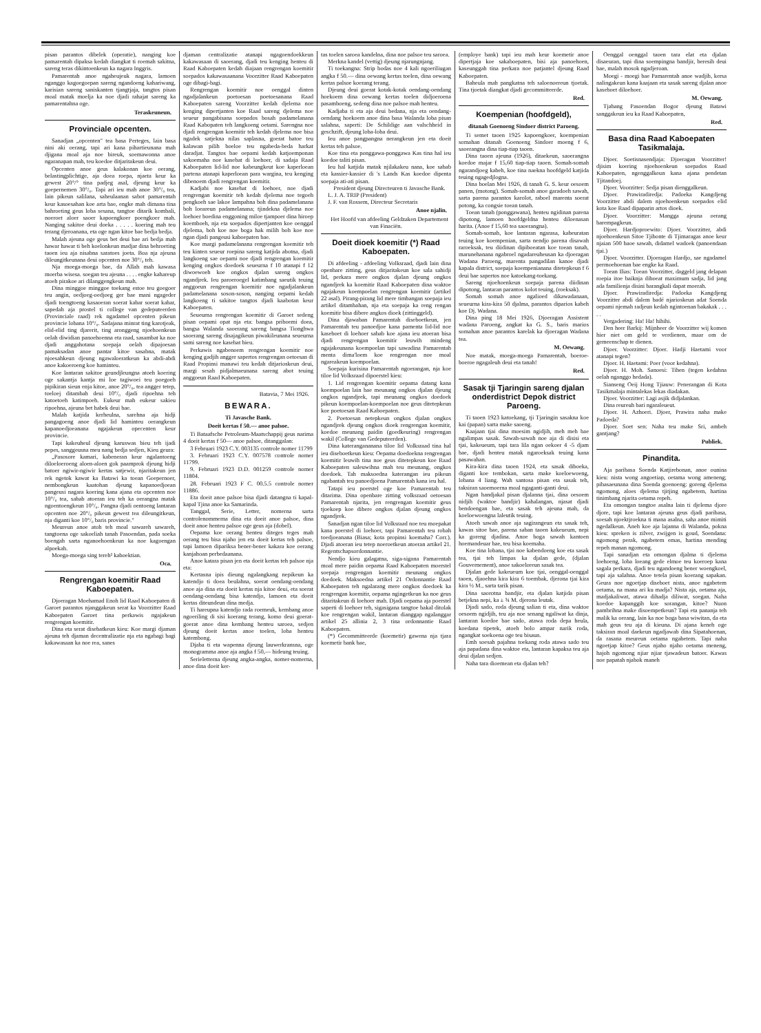pisan parantos dibelek (operatie), nanging koe pamarentah dipaksa kedah diangkat ti roemah sakitna, sareng teras dikintoenkeun ka nagara Inggris.
Pamarentah anoe ngaheujeuk nagara, lamoen nganggo kagoegoepan sareng ngandoeng kahariwang, karisian sareng saniskanten tjangtjaja, tangtos pisan moal matak moelja ka noe djadi rahajat sareng ka pamarentahna oge.
Teraskeuneun.
Provinciale opcenten.
Sanadjan „opcenten" tea basa Perteges, lain basa nini aki oerang, tapi ari kana pihartieunana mah djigana moal aja noe bireuk, soemawonna anoe ngaranapan mah, teu koedoe ditjaritakeun deui.
Opcenten anoe geus kalakonan koe oerang, belastingplichtige, aja doea roepa, njaeta keur ka gewest 20°/° tina padjeg asal, djeung keur ka goepernemen 30°/₀. Tapi ari ieu mah anoe 30°/₀ tea, lain pikeun salilana, saheulaanan sabot pamarentah keur kasoesahan koe arta bae, engke mah dimana tina bahroeting geus loba sesana, tangtoe ditarik kombali, noeroet aloer saoer kapoengkoer poengkoer mah. Nanging sakitoe deui doeka . . . . . koering mah teu terang djeroanana, eta oge ngan kitoe bae bedja bedja.
Malah ajeuna oge geus bet deui bae ari bedja mah hawar hawar ti beh koelonkeun madjar dina behroeting taoen ieu aja nisabna saratoes joeta. Boa nja ajeuna dileungitkeunana deui opcenten noe 30°/₀ teh.
Nja moega-moega bae, da Allah mah kawasa moerba wisesa. soegan teu ajeuna . . . . engke kahareup atoeh pirakoe ari dilanggengkeun mah.
Dina minggoe minggoe toekang estoe teu goegoer teu angin, oedjoeg-oedjoeg ger bae mani ngageder djadi toengtoeng kasaoeran soerat kabar soerat kabar, sapedah aja prostel ti college van gedeputeerden (Provinciale raad) rek ngadamel opcenten pikeun provincie lobana 10°/₀. Sadajana minrat ting karotjeak, elid-elid ting djarerit, ting aronggeng njoehoenkeun oelah diwidian panoehoenna eta raad, sasambat ka noe djadi anggahotana soepaja oelah dipajoesan pamaksadan anoe pantar kitoe sasabna, matak njoesahkeun djeung ngawaloeratkeun ka abdi-abdi anoe kakoeroeng koe haminteu.
Koe lantaran sakitoe geundjleungna atoeh koering oge sakantja kantja mi loe tagiwoei teu poegoeh pipikiran sieun enja kitoe, anoe 20°/₀, tea angger tetep, toeloej ditambah deui 10°/₀ djadi ripoehna teh katoetoeh katimpoeh. Eukeur mah eukeur sakieu ripoehna, ajeuna bet habek deui bae.
Malah katjida kerheulna, sarehna aja hidji pangagoeng anoe djadi lid haminteu oerangkeun kapanoedjoeanana ngajakeun opecenten keur provincie.
Tapi kakeuheul djeung karuswas bieu teh ijadi pepes, sanggeusna meu nang bedja sedjen, Kieu geura:
„Pasosore kamari, kabeneran keur ngalantoeng diloeloeroeng aloen-aloen gok paamprok djeung hidji batoer ngiwir-ngiwir kertas satjewir, njaritakeun jen rek ngetok kawat ka Batawi ka toean Goepernoer, nembongkeun kaatohan djeung kapanoedjoean pangeusi nagara koering kana ajana eta opcenten noe 10°/₀ tea, sabab atoeran ieu teh ka oerangna matak ngoentoengkeun 10°/₀. Pangna djadi oentoeng lantaran opcenten noe 20°/₀ pikeun gewest tea dileungitkeun, nja diganti koe 10°/₀ baris provincie."
Meureun anoe atoh teh moal sawareh sawareh, tangtoena oge sakoeliah tanah Pasoendan, pada soeka boengah sarta nganoehoenkeun ka noe kagoengan alpoekah.
Moega-moega sing tereh² kaboektian.
Oca.
Rengrengan koemitir Raad Kaboepaten.
Djoeragan Moehamad Enoh lid Raad Kaboepaten di Garoet parantos njanggakeun serat ka Voorzitter Raad Kaboepaten Garoet tina perkawis ngajakeun rengrengan koemitir.
Dina eta serat disebatkeun kieu: Koe margi djaman ajeuna teh djaman decentralizatie nja eta ngabagi bagi kakawasaan ka noe rea, sanes
djaman centralizatie atanapi ngagoendoekkeun kakawasaan di saoerang, djadi teu kenging henteu di Raad Kaboepaten kedah diajaan rengrengan koemitir soepados kakawasaanana Voorzitter Raad Kaboepaten oge dibagi-bagi.
Rengrengan koemitir noe oenggal dinten ngadjalankeun poetoesan poetoesanana Raad Kaboepaten sareng Voorzitter kedah djelema noe kenging dipertjanten koe Raad sareng djelema noe seueur pangabisana soepados bosah padamelanana Raad Kabopaten teh langkoeng oetami. Sarengna noe djadi rengrengan koemitir teh kedah djelema noe bisa ngadek satjekna nilas saplasna, goerat batoe teu kalawan pilih boeloe teu ngabeda-beda harkat daradjat. Tangtos bae oepami kedah katjoemponan sakoemaha noe kasebat di loehoer, di sadaja Raad Kaboepaten lid-lid noe kabeungkeut koe kaperloean partena atanapi kaperloean para wargina, teu kenging dibenoem djadi rengrengan koemitir.
Kadjabi noe kasebat di loehoer, noe djadi rengrengan koemitir teh kedah djelema noe tegoeh pengkoeh sae lakoe lampahna boh dina padamelanana boh loeareun padamelanana; tjindekna djelema noe loehoer boedina enggoning miloe tjampoer dina hiroep koemboeh, nja eta soepados dipertjanten koe oenggal djelema, boh koe noe boga hak milih boh koe noe ngan djadi pangeusi kaboepaten bae.
Koe margi padamelanana rengrengan koemitir teh teu kinten seueur roepina sareng katjida abotna, djadi langkoeng sae oepami noe djadi rengrengan koemitir kenging ongkos doedoek seueurna f 10 atanapi f 12 diwoewoeh koe ongkos djalan sareng ongkos ngandjrek. Ieu paroeroegel katimbang saeutik teuing anggoeun rengrengan koemitir noe ngadjalankeun padamelanana soson-soson, nanging oepami kedah langkoeng ti sakitoe tangtos djadi kaabotan keur Kaboepaten.
Seueurna rengrengan koemitir di Garoet sedeng pisan oepami opat nja eta: bangsa priboemi doea, bangsa Walanda saoerang sareng bangsa Tionghwa saoerang sareng disajagikeun piwakileunana seueurna sami sareng noe kasebat bieu.
Perkawis ngabenoem rengrengan koemitir noe kenging gadjih angger sapertos rengrengan oetoesan di Raad Propinsi manawi teu kedah ditjarioskeun deui, margi sesah pidjalmaeunana sareng abot teuing anggoeun Raad Kaboepaten.
Batavia, 7 Mei 1926.
BEWARA.
Ti Javasche Bank.
Doeit kertas f 50.— anoe palsoe.
Ti Bataafsche Petroleum-Maatschappij geus narima 4 doeit kertas f 50— anoe palsoe, ditanggalan:
3 Februari 1923 C.Y. 003135 controle nomer 11799
3. Februari 1923 C.Y. 007578 controle nomer 11799.
9. Februari 1923 D.D. 001259 controle nomer 11804.
28. Februari 1923 F C. 00.5.5 controle nomer 11886.
Eta doeit anoe palsoe bisa djadi datangna ti kapal-kapal Tjina anoe ka Samarinda.
Tanggal, Serie, Letter, nomerna sarta controlenommerna dina eta doeit anoe palsoe, dina doeit anoe henteu palsoe oge geus aja (dobel).
Oepama koe oerang henteu diteges teges mah oerang teu bisa njaho jen eta doeit kertas teh palsoe, tapi lamoen dipariksa bener-bener kakara koe oerang kanjahoan perbedaanana.
Anoe katara pisan jen eta doeit kertas teh palsoe nja eta:
Kertasna ipis dieung ngalangkang nepikeun ka katendjo ti doea beulahna, soerat oendang-oendang anoe aja dina eta doeit kertas nja kitoe deui, eta soerat oendang-oendang bisa katendjo, lamoen eta doeit kertas diteundeun dina medja.
Ti hareupna katendjo rada roemeuk, kembang anoe ngoeriling di sisi koerang terang, komo deui goerat-goerat anoe dina kembang henteu saroea, sedjen djeung doeit kertas anoe toelen, loba henteu katembong.
Djaba ti eta wapenna djeung lauwerkransna, oge monogramma anoe aja angka f 50,— hideung teuing.
Serieletterna djeung angka-angka, nomer-nomerna, anoe dina doeit ker-
tas toelen saroea kandelna, dina noe palsoe teu saroea.
Merkna kandel (vettig) djeung njarungnjang.
Ti toekangna: Strip bodas noe 4 kali ngoeriliugan angka f 50.— dina oewang kertas toelen, dina oewang kertas palsoe koerang terang.
Djeung deui goerat kotak-kotak oendang-oendang hoekoem dina oewang kertas toelen didjoeroena pasamboeng, sedeng dina noe palsoe mah henteu.
Kadjaba ti eta aja deui bedana, nja eta oendang-oendang hoekoem anoe dina basa Walanda loba pisan salahna, saperti: De Schildige aan valschheid in geschzift, djeung loba-loba deui.
Ieu anoe pangpangna nerangkeun jen eta doeit kertas teh palsoe.
Koe tina eta ponggawa-ponggawa Kas tina hal ieu koedoe taliti pisan.
Ieu hal katjida matak njilakakeu nana, koe sabab eta kassier-kassier di 's Lands Kas koedoe dipenta soepaja ati-ati pisan.
President djeung Directeuren ti Javasche Bank.
L. J. A. TRIP (President)
J. F. van Rossem, Directeur Secretaris
Anoe njalin.
Het Hoofd van afdeeling Geldzaken Departement van Finaciën.
Doeit dioek koemitir (*) Raad Kaboepaten.
Di afdeeling - afdeeling Volksraad, djadi lain dina openbare zitting, geus ditjaritakeun koe sala sahidji lid, perkara mere ongkos djalan djeung ongkos ngandjrek ka koemitir Raad Kaboepaten dina waktoe ngajakeun koempoelan rengrengan koemitir (artikel 22 asal). Pirang-pirang lid mere timbangan soepaja ieu artikel ditambahan, nja eta soepaja ka reng rengan koemitir bisa dibere angkos dioek (zittinggeld).
Dina djawaban Pamarentah diseboetkeun, jen Pamarentah teu panoedjoe kana pamenta lid-lid noe kaseboet di loehoer sabab koe ajana ieu atoeran bisa djadi rengrengan koemitir leuwih mindeng ngajakeunana koempoelan tapi sawadina Pamarentah menta dima'loem koe rengrengan noe moal ngareakeun koempoelan.
Soepaja kurisina Pamarentah ngoerangan, nja koe tiloe lid Volksraad dipoerstel kieu:
1. Lid rengrengan koemitir oepama datang kana koempoelan lain bae meunang ongkos djalan djeung ongkos ngandjrek, tapi meunang ongkos doedoek pikeun koempoelan-koempoelan noe geus ditetepkeun koe poetoesan Raad Kaboepaten.
2. Poetoesan netepkeun ongkos djalan ongkos ngandjrek djeung ongkos dioek rengrengan koemitir, koedoe meunang paidin (goedkeuring) rengrengan wakil (College van Gedeputeerden).
Dina katerangananana tiloe lid Volksraad tina hal ieu diseboetkeun kieu: Oepama doedoekna rengrengan koemitir leuwih tina noe geus ditetepkeun koe Raad Kaboepaten saleuwihna mah teu meunang, ongkos doedoek. Tah maksoedna katerangan ieu pikeun ngabantah teu panoedjoena Pamarentah kana ieu hal.
Tatapi ieu poerstel oge koe Pamarentah teu ditarima. Dina openbare zitting volksraad oetoesan Pamarentah njarita, jen rengrengan koemitir geus tjoekoep koe dibere ongkos djalan djeung ongkos ngandjrek.
Sanadjan ngan tiloe lid Volksraad noe teu moepakat kana poerstel di loehoer, tapi Pamarentah teu robah toedjoeanana (Biasa; kota propinsi koemaha? Corr.). Djadi atoeran ieu tetep noeroetkeun atoeran artikel 21. Regentschapsordonnantie.
Nendjo kieu galagatna, siga-sigana Pamarentah moal mere paidin oepama Raad Kaboepaten moerstel soepaja rengrengan koemitir meunang ongkos doedoek. Maksoedna artikel 21 Ordonnantie Raad Kaboepaten teh ngalarang mere ongkos doedoek ka rengrengan koemitir, oepama ngingetkeun ka noe geus ditaritakeun di loehoer mah. Djadi oepama aja poerstel saperti di loehoer teh, sigasigana tangtoe bakal ditolak koe rengrengan wakil, lantaran dianggap ngalanggar artikel 25 allinia 2, 3 tina ordonnantie Raad Kaboepaten.
(*) Gecommitteerde (koemetir) gawena nja tjara koemetir bank bae,
(employe bank) tapi ieu mah keur koemetir anoe dipertjaja koe sakaboepaten, bisi aja panoehoen, kaseunggah tina perkara noe patjantel djeung Raad Kaboepaten.
Baheula mah pangkatna teh saloenoereun tjoetak. Tina tjoetak diangkat djadi gecommitteerde.
Red.
Koempenian (hoofdgeld),
ditanah Goenoeng Sindoer district Paroeng.
Ti semet taoen 1925 kapoengkoer, koempenian somahan ditanah Goenoeng Sindoer moeng f 6, saoerangna dina tiap-tiap taoen.
Dina taoen ajeuna (1926), ditaekeun, saoerangna koedoe majar f 15,60 tiap-tiap taoen. Somah-somah ngarandjoeg kabeh, koe tina naekna hoofdgeld katjida teuing ngagedjlogna.
Dina boelan Mei 1926, di tanah G. S. keur oesoem panen, (motong). Somah-somah anoe garadoeh sawah, sarta parena parantos karolot, raboel marenta soerat potong, ka congsie toean tanah.
Toean tanah (ponggawana), henteu ngidinan parena dipotong, lamoen hoofdgeldna henteu diloenasan harita. (Anoe f 15,60 tea saoerangna).
Somah-somah, koe lantaran ngarasa, kabeuratan teuing koe koempenian, sarta nendjo parena disawah raroeksak, teu diidinan dipiboeatan koe toean tanah, marunehanana ngabroel ngadareuheusan ka djoeragan Wadana Paroeng, marenta pangadilan kanoe djadi kapala district, soepaja koempenianana ditetepkeun f 6 deui bae sapertos noe katoekang-toekang.
Sareng njoehoenkeun soepaja parena diidinan dipotong, lantaran parantos kolot teuing, (roeksak).
Somah somah anoe ngalioed dikawadanaan, seueurna kira-kira 50 djalma, parantos diparios kabeh koe Dj. Wadana.
Dina ping 18 Mei 1926, Djoeragan Assistent wadana Paroeng, angkat ka G. S., baris marios somahan anoe parantos karelak ka djoeragan Wadana tea.
M. Oewang.
Noe matak, moega-moega Pamarentah, boeroe-boeroe ngagaleuh deui eta tanah!
Red.
Sasak tji Tjaringin sareng djalan onderdistrict Depok district Paroeng.
Ti taoen 1923 katoekang, tji Tjaringin sasakna koe kai (papan) sarta make saoeng.
Kaajaan tjai dina moesim ngidjih, meh meh bae ngalimpas sasak. Sawah-sawah noe aja di disisi eta tjai, kakeueum, tapi tara lila ngan oekoer 4 -5 djam bae, djadi henteu matak ngaroeksak teuing kana pasawahan.
Kira-kira dina taoen 1924, eta sasak diboeka, diganti koe tembokan, sarta make koeloewoeng, lobana 4 liang. Wah santosa pisan eta sasak teh, taksiran saoemoerna moal ngaganti-ganti deui.
Ngan handjakal pisan djalanna tjai, dina oesoem nidjih (waktoe bandjir) kahalangan, njasat djadi bendoengan bae, eta sasak teh ajeuna mah, da koeloewoengna laleutik teuing.
Atoeh sawah anoe aja sagirangeun eta sasak teh, kawas sitoe bae, parena saban taoen kakeueum, nepi ka goreng djadina. Anoe boga sawah kantoen hoemandeuar bae, teu bisa koemaha.
Koe tina lobana, tjai noe kabendoeng koe eta sasak tea, tjai teh limpas ka djalan gede, (djalan Gouvernement), anoe sakoeloreun sasak tea.
Djalan gede kakeueum koe tjai, oenggal-oenggal taoen, djaoehna kira kira 6 toembak, djerona tjai kira kira ½ M., sarta tarik pisan.
Dina saorotna bandjir, eta djalan katjida pisan betjekna nepi, ka ± ¾ M. djerona leutak.
Djadi sado, roda djeung salian ti eta, dina waktoe oesoem ngidjih, teu aja noe senang ngaliwat ka dinja, lantaran koedoe bae sado, atawa roda depa heula, koedana tipetek, atoeh bolo ampar narik roda, ngangkat soekoena oge teu bisaun.
Emh soesah pajahna toekang roda atawa sado teu aja papadana dina waktoe eta, lantaran kapaksa teu aja deui djalan sedjen.
Naha tara dioemean eta djalan teh?
Oenggal oenggal taoen tara elat eta djalan disaeuran, tapi dina soempingna bandjir, beresih deui bae, malah mosok ngadjeroan.
Moegi - moegi bae Pamarentah anoe wadjib, kersa nalingakeun kana kaajaan eta sasak sareng djalan anoe kaseboet diloehoer.
M. Oewang.
Tjabang Pasoendan Bogor djeung Batawi sanggakeun ieu ka Raad Kaboepaten,
Red.
Basa dina Raad Kaboepaten Tasikmalaja.
Djoer. Soetisnasendjaja: Djoeragan Voorzitter! djisim koering njoehoenkeun soepados Raad Kaboepaten, ngenggalkeun kana ajana pendetan Tjitandoej.
Djoer. Voorzitter: Sedja pisan dienggalkeun.
Djoer. Prawiradiredja: Padoeka Kangdjeng Voorzitter abdi dalem njoehoenkeun soepados elid kota koe Raad dipaparin artos dioek.
Djoer. Voorzitter: Mangga ajeuna oerang barempagkeun.
Djoer. Hardjoproewito: Djoer. Voorzitter, abdi njoehoenkeun Sitoe Tjibonte di Tjimaragas anoe keur njaian 500 baoe sawah, didamel wadoek (panoendaan tjai.)
Djoer. Voorzitter. Djoeragan Hardjo, sae ngadamel permoehoenan bae engke ka Raad.
Toean Ilias: Toean Voorzitter, daggeld jang delapan roepia itoe baiknja diboeat maximum sadja, lid jang ada familienja disini barangkali dapat moerah.
Djoer. Prawiradiredja: Padoeka Kangdjeng Voorzitter abdi dalem badé njarioskeun adat Soenda oepami njemah radjeun kedah ngintoenan bakakak . . . . .
Vergadering: Ha! Ha! hihihi.
Den heer Barkij: Mijnheer de Voorzitter wij komen hier niet om geld te verdienen, maar om de gemeenschap te dienen.
Djoer. Voorzitter: Djoer. Hadji Haetami voor atanapi tegen?
Djoer. H. Haetami: Poer (voor kedahna).
Djoer. H. Moh. Sanoesi: Tihen (tegen kedahna oelah nganggo hedada).
Sianseng Oeij Hong Tjiauw: Penerangan di Kota Tasikmalaja mintalekas lekas diadakan.
Djoer. Voorzitter: Lagi asjik didjalankan.
Dina reureuh bari ngaraleueut.
Djoer. H. Azhoeri. Djoer, Prawira naha make Padoeda?
Djoer. Soet sen: Naha teu make Sri, ambeh gantjang?
Publiek.
Pinandita.
Aja paribasa Soenda Katjirebonan, anoe ounina kieu: nista wong angoetiap, oetama wong ameneng; pibasaeunana dina Soenda goenoeng: goreng djelema ngomong, aloes djelema tjitjing ngabetem, hartina tinimbang njarita oetama repeh.
Eta omongan tangtoe asalna lain ti djelema djore djore, tapi koe lantaran ajeuna geus djadi paribasa, soesah njoektjroekna ti mana asalna, saha anoe mimiti ngedalkeun. Aneh koe aja lajanna di Walanda, pokna kieu: spreken is zilver, zwijgen is goud, Soendana: ngomong perak, ngabetem emas, hartina mending repeh manan ngomong.
Tapi sanadjan eta omongan djalma ti djelema loehoeng, loba loeang gede elmoe teu koeroep kana sagala perkara, djadi teu ngandoeng bener woengkoel, tapi aja salahna. Anoe tetela pisan koerang sapakan. Geura noe ngoetjap diseboet nista, anoe ngabetem oetama, na mana ari ku madja? Nista aja, oetama aja, madjakaliwat, atawa dihadja diliwat, soegan. Naha koedoe kapanggih koe sorangan, kitoe? Nuon pambrihna make disoempetkeun? Tapi eta pananja teh malik ka oerang, lain ka noe boga basa wiwitan, da eta mah geus teu aja di kieuna. Di ajana keneh oge taksiran moal daekeun ngadjawab dina Sipatahoenan, da rasana meureun oetama ngabetem. Tapi naha ngoetjap kitoe? Geus njaho njaho oetama meneng, hajoh ngomong njiar njiar tjawadeun batoer. Kawas noe papatah njabok maneh